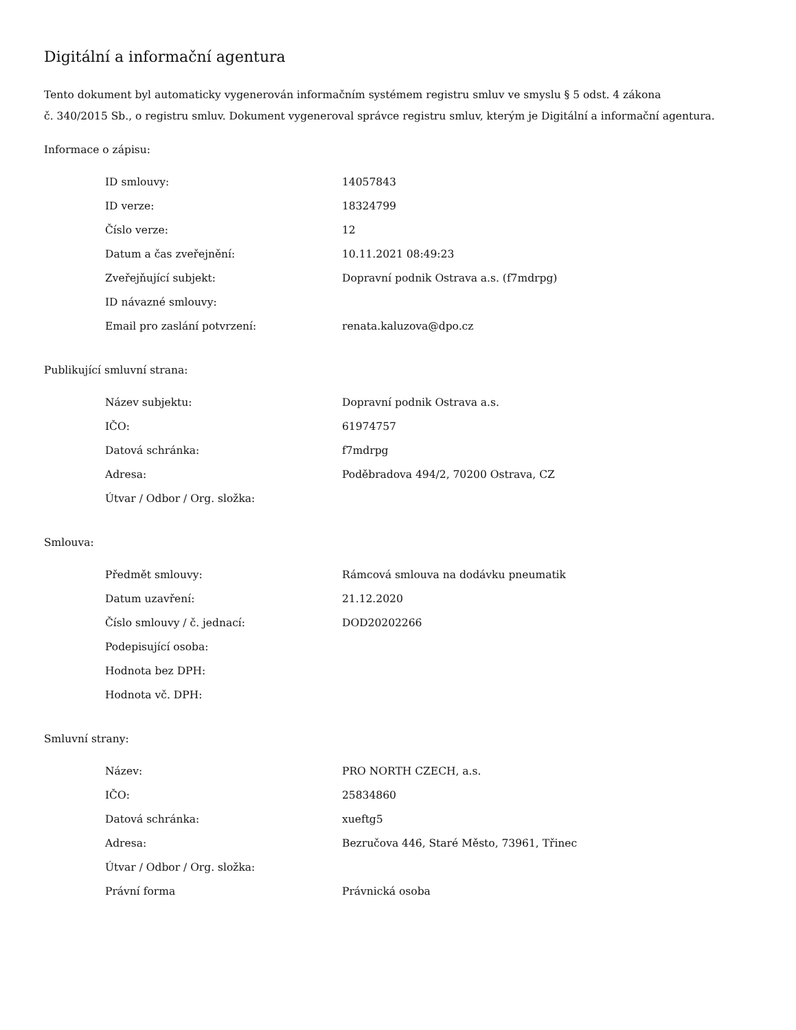Digitální a informační agentura
Tento dokument byl automaticky vygenerován informačním systémem registru smluv ve smyslu § 5 odst. 4 zákona
č. 340/2015 Sb., o registru smluv. Dokument vygeneroval správce registru smluv, kterým je Digitální a informační agentura.
Informace o zápisu:
| ID smlouvy: | 14057843 |
| ID verze: | 18324799 |
| Číslo verze: | 12 |
| Datum a čas zveřejnění: | 10.11.2021 08:49:23 |
| Zveřejňující subjekt: | Dopravní podnik Ostrava a.s. (f7mdrpg) |
| ID návazné smlouvy: | |
| Email pro zaslání potvrzení: | renata.kaluzova@dpo.cz |
Publikující smluvní strana:
| Název subjektu: | Dopravní podnik Ostrava a.s. |
| IČO: | 61974757 |
| Datová schránka: | f7mdrpg |
| Adresa: | Poděbradova 494/2, 70200 Ostrava, CZ |
| Útvar / Odbor / Org. složka: | |
Smlouva:
| Předmět smlouvy: | Rámcová smlouva na dodávku pneumatik |
| Datum uzavření: | 21.12.2020 |
| Číslo smlouvy / č. jednací: | DOD20202266 |
| Podepisující osoba: | |
| Hodnota bez DPH: | |
| Hodnota vč. DPH: | |
Smluvní strany:
| Název: | PRO NORTH CZECH, a.s. |
| IČO: | 25834860 |
| Datová schránka: | xueftg5 |
| Adresa: | Bezručova 446, Staré Město, 73961, Třinec |
| Útvar / Odbor / Org. složka: | |
| Právní forma | Právnická osoba |